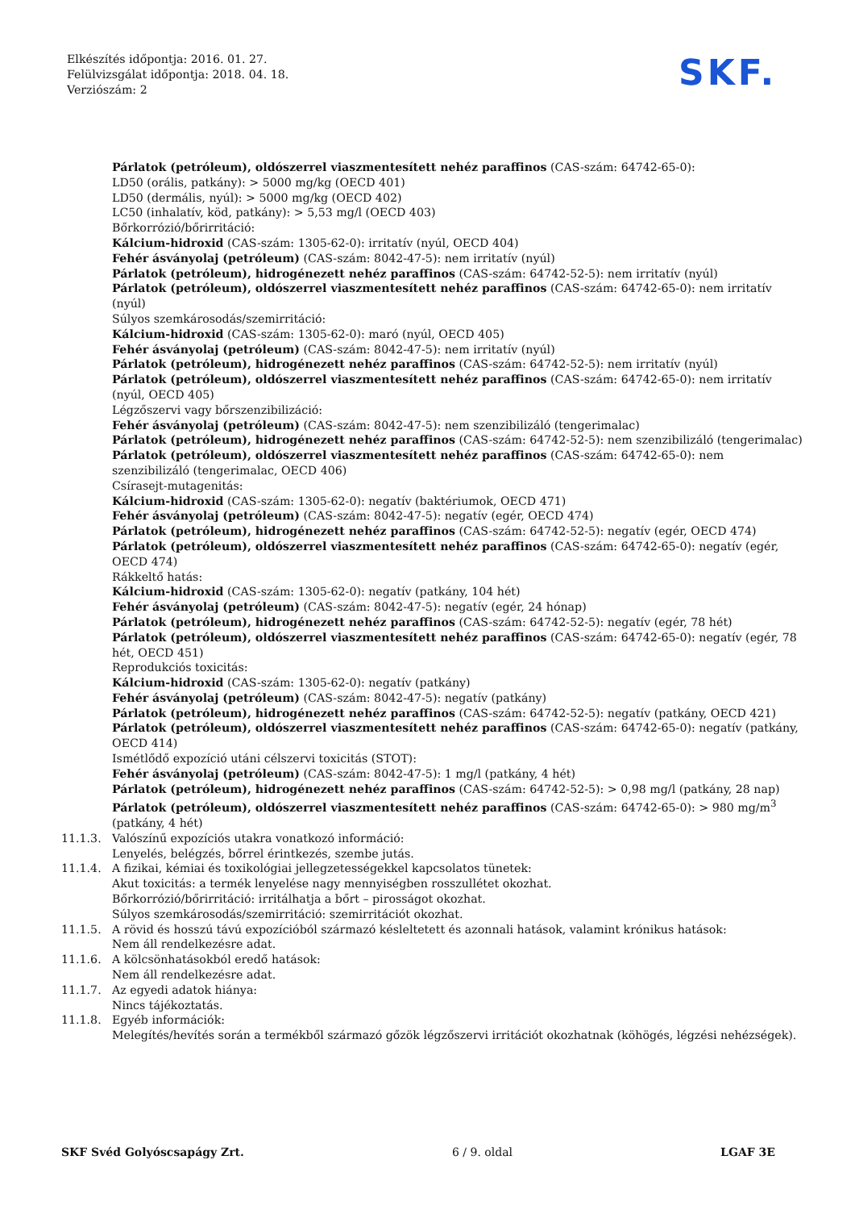Elkészítés időpontja: 2016. 01. 27.
Felülvizsgálat időpontja: 2018. 04. 18.
Verziószám: 2
SKF.
Párlatok (petróleum), oldószerrel viaszmentesített nehéz paraffinos (CAS-szám: 64742-65-0):
LD50 (orális, patkány): > 5000 mg/kg (OECD 401)
LD50 (dermális, nyúl): > 5000 mg/kg (OECD 402)
LC50 (inhalatív, köd, patkány): > 5,53 mg/l (OECD 403)
Bőrkorrózió/bőrirritáció:
Kálcium-hidroxid (CAS-szám: 1305-62-0): irritatív (nyúl, OECD 404)
Fehér ásványolaj (petróleum) (CAS-szám: 8042-47-5): nem irritatív (nyúl)
Párlatok (petróleum), hidrogénezett nehéz paraffinos (CAS-szám: 64742-52-5): nem irritatív (nyúl)
Párlatok (petróleum), oldószerrel viaszmentesített nehéz paraffinos (CAS-szám: 64742-65-0): nem irritatív (nyúl)
Súlyos szemkárosodás/szemirritáció:
Kálcium-hidroxid (CAS-szám: 1305-62-0): maró (nyúl, OECD 405)
Fehér ásványolaj (petróleum) (CAS-szám: 8042-47-5): nem irritatív (nyúl)
Párlatok (petróleum), hidrogénezett nehéz paraffinos (CAS-szám: 64742-52-5): nem irritatív (nyúl)
Párlatok (petróleum), oldószerrel viaszmentesített nehéz paraffinos (CAS-szám: 64742-65-0): nem irritatív (nyúl, OECD 405)
Légzőszervi vagy bőrszenzibilizáció:
Fehér ásványolaj (petróleum) (CAS-szám: 8042-47-5): nem szenzibilizáló (tengerimalac)
Párlatok (petróleum), hidrogénezett nehéz paraffinos (CAS-szám: 64742-52-5): nem szenzibilizáló (tengerimalac)
Párlatok (petróleum), oldószerrel viaszmentesített nehéz paraffinos (CAS-szám: 64742-65-0): nem szenzibilizáló (tengerimalac, OECD 406)
Csírasejt-mutagenitás:
Kálcium-hidroxid (CAS-szám: 1305-62-0): negatív (baktériumok, OECD 471)
Fehér ásványolaj (petróleum) (CAS-szám: 8042-47-5): negatív (egér, OECD 474)
Párlatok (petróleum), hidrogénezett nehéz paraffinos (CAS-szám: 64742-52-5): negatív (egér, OECD 474)
Párlatok (petróleum), oldószerrel viaszmentesített nehéz paraffinos (CAS-szám: 64742-65-0): negatív (egér, OECD 474)
Rákkeltő hatás:
Kálcium-hidroxid (CAS-szám: 1305-62-0): negatív (patkány, 104 hét)
Fehér ásványolaj (petróleum) (CAS-szám: 8042-47-5): negatív (egér, 24 hónap)
Párlatok (petróleum), hidrogénezett nehéz paraffinos (CAS-szám: 64742-52-5): negatív (egér, 78 hét)
Párlatok (petróleum), oldószerrel viaszmentesített nehéz paraffinos (CAS-szám: 64742-65-0): negatív (egér, 78 hét, OECD 451)
Reprodukciós toxicitás:
Kálcium-hidroxid (CAS-szám: 1305-62-0): negatív (patkány)
Fehér ásványolaj (petróleum) (CAS-szám: 8042-47-5): negatív (patkány)
Párlatok (petróleum), hidrogénezett nehéz paraffinos (CAS-szám: 64742-52-5): negatív (patkány, OECD 421)
Párlatok (petróleum), oldószerrel viaszmentesített nehéz paraffinos (CAS-szám: 64742-65-0): negatív (patkány, OECD 414)
Ismétlődő expozíció utáni célszervi toxicitás (STOT):
Fehér ásványolaj (petróleum) (CAS-szám: 8042-47-5): 1 mg/l (patkány, 4 hét)
Párlatok (petróleum), hidrogénezett nehéz paraffinos (CAS-szám: 64742-52-5): > 0,98 mg/l (patkány, 28 nap)
Párlatok (petróleum), oldószerrel viaszmentesített nehéz paraffinos (CAS-szám: 64742-65-0): > 980 mg/m<sup>3</sup> (patkány, 4 hét)
11.1.3. Valószínű expozíciós utakra vonatkozó információ:
Lenyelés, belégzés, bőrrel érintkezés, szembe jutás.
11.1.4. A fizikai, kémiai és toxikológiai jellegzetességekkel kapcsolatos tünetek:
Akut toxicitás: a termék lenyelése nagy mennyiségben rosszullétet okozhat.
Bőrkorrózió/bőrirritáció: irritálhatja a bőrt – pirosságot okozhat.
Súlyos szemkárosodás/szemirritáció: szemirritációt okozhat.
11.1.5. A rövid és hosszú távú expozícióból származó késleltetett és azonnali hatások, valamint krónikus hatások:
Nem áll rendelkezésre adat.
11.1.6. A kölcsönhatásokból eredő hatások:
Nem áll rendelkezésre adat.
11.1.7. Az egyedi adatok hiánya:
Nincs tájékoztatás.
11.1.8. Egyéb információk:
Melegítés/hevítés során a termékből származó gőzök légzőszervi irritációt okozhatnak (köhögés, légzési nehézségek).
SKF Svéd Golyóscsapágy Zrt. 6 / 9. oldal LGAF 3E